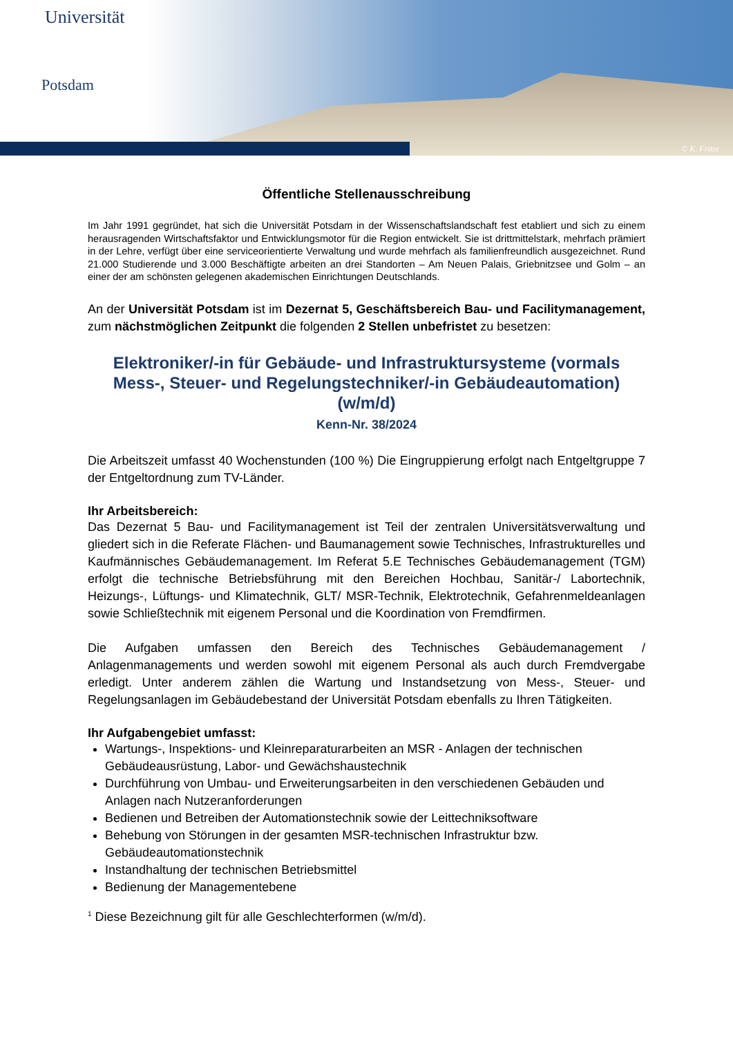Universität
Potsdam
© K. Fritze
Öffentliche Stellenausschreibung
Im Jahr 1991 gegründet, hat sich die Universität Potsdam in der Wissenschaftslandschaft fest etabliert und sich zu einem herausragenden Wirtschaftsfaktor und Entwicklungsmotor für die Region entwickelt. Sie ist drittmittelstark, mehrfach prämiert in der Lehre, verfügt über eine serviceorientierte Verwaltung und wurde mehrfach als familienfreundlich ausgezeichnet. Rund 21.000 Studierende und 3.000 Beschäftigte arbeiten an drei Standorten – Am Neuen Palais, Griebnitzsee und Golm – an einer der am schönsten gelegenen akademischen Einrichtungen Deutschlands.
An der Universität Potsdam ist im Dezernat 5, Geschäftsbereich Bau- und Facilitymanagement, zum nächstmöglichen Zeitpunkt die folgenden 2 Stellen unbefristet zu besetzen:
Elektroniker/-in für Gebäude- und Infrastruktursysteme (vormals Mess-, Steuer- und Regelungstechniker/-in Gebäudeautomation)
(w/m/d)
Kenn-Nr. 38/2024
Die Arbeitszeit umfasst 40 Wochenstunden (100 %) Die Eingruppierung erfolgt nach Entgeltgruppe 7 der Entgeltordnung zum TV-Länder.
Ihr Arbeitsbereich:
Das Dezernat 5 Bau- und Facilitymanagement ist Teil der zentralen Universitätsverwaltung und gliedert sich in die Referate Flächen- und Baumanagement sowie Technisches, Infrastrukturelles und Kaufmännisches Gebäudemanagement. Im Referat 5.E Technisches Gebäudemanagement (TGM) erfolgt die technische Betriebsführung mit den Bereichen Hochbau, Sanitär-/ Labortechnik, Heizungs-, Lüftungs- und Klimatechnik, GLT/ MSR-Technik, Elektrotechnik, Gefahrenmeldeanlagen sowie Schließtechnik mit eigenem Personal und die Koordination von Fremdfirmen.
Die Aufgaben umfassen den Bereich des Technisches Gebäudemanagement / Anlagenmanagements und werden sowohl mit eigenem Personal als auch durch Fremdvergabe erledigt. Unter anderem zählen die Wartung und Instandsetzung von Mess-, Steuer- und Regelungsanlagen im Gebäudebestand der Universität Potsdam ebenfalls zu Ihren Tätigkeiten.
Ihr Aufgabengebiet umfasst:
Wartungs-, Inspektions- und Kleinreparaturarbeiten an MSR - Anlagen der technischen Gebäudeausrüstung, Labor- und Gewächshaustechnik
Durchführung von Umbau- und Erweiterungsarbeiten in den verschiedenen Gebäuden und Anlagen nach Nutzeranforderungen
Bedienen und Betreiben der Automationstechnik sowie der Leittechniksoftware
Behebung von Störungen in der gesamten MSR-technischen Infrastruktur bzw. Gebäudeautomationstechnik
Instandhaltung der technischen Betriebsmittel
Bedienung der Managementebene
<sup>1</sup> Diese Bezeichnung gilt für alle Geschlechterformen (w/m/d).